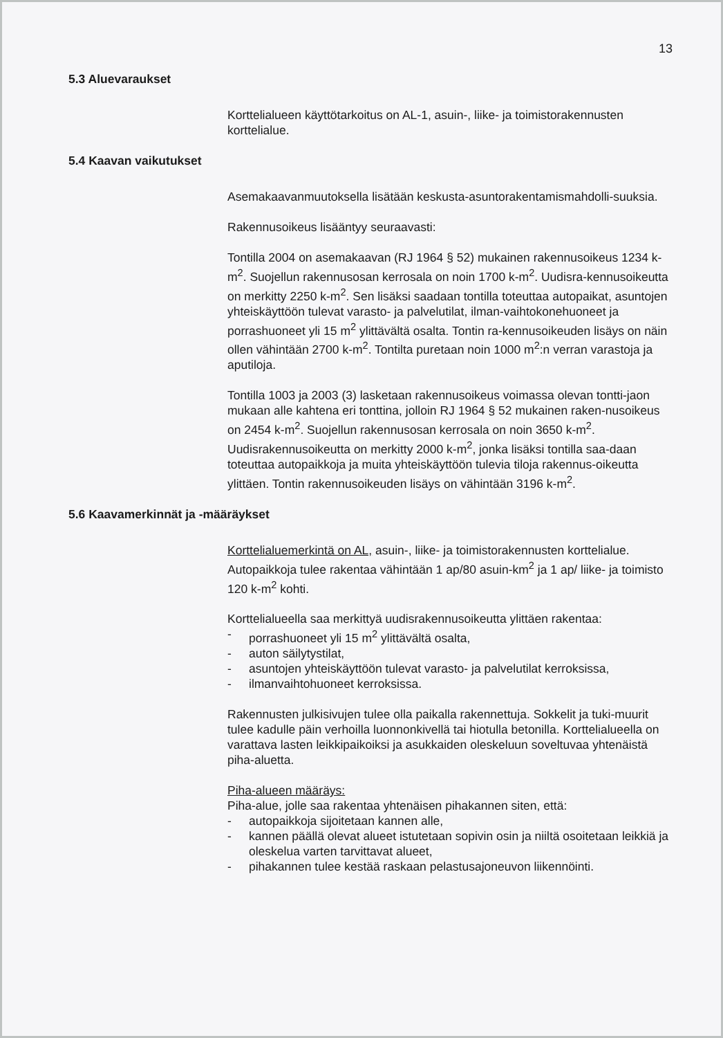13
5.3 Aluevaraukset
Korttelialueen käyttötarkoitus on AL-1, asuin-, liike- ja toimistorakennusten korttelialue.
5.4 Kaavan vaikutukset
Asemakaavanmuutoksella lisätään keskusta-asuntorakentamismahdolli-suuksia.
Rakennusoikeus lisääntyy seuraavasti:
Tontilla 2004 on asemakaavan (RJ 1964 § 52) mukainen rakennusoikeus 1234 k-m<sup>2</sup>. Suojellun rakennusosan kerrosala on noin 1700 k-m<sup>2</sup>. Uudisra-kennusoikeutta on merkitty 2250 k-m<sup>2</sup>. Sen lisäksi saadaan tontilla toteuttaa autopaikat, asuntojen yhteiskäyttöön tulevat varasto- ja palvelutilat, ilman-vaihtokonehuoneet ja porrashuoneet yli 15 m<sup>2</sup> ylittävältä osalta. Tontin ra-kennusoikeuden lisäys on näin ollen vähintään 2700 k-m<sup>2</sup>. Tontilta puretaan noin 1000 m<sup>2</sup>:n verran varastoja ja aputiloja.
Tontilla 1003 ja 2003 (3) lasketaan rakennusoikeus voimassa olevan tontti-jaon mukaan alle kahtena eri tonttina, jolloin RJ 1964 § 52 mukainen raken-nusoikeus on 2454 k-m<sup>2</sup>. Suojellun rakennusosan kerrosala on noin 3650 k-m<sup>2</sup>. Uudisrakennusoikeutta on merkitty 2000 k-m<sup>2</sup>, jonka lisäksi tontilla saa-daan toteuttaa autopaikkoja ja muita yhteiskäyttöön tulevia tiloja rakennus-oikeutta ylittäen. Tontin rakennusoikeuden lisäys on vähintään 3196 k-m<sup>2</sup>.
5.6 Kaavamerkinnät ja -määräykset
Korttelialuemerkintä on AL, asuin-, liike- ja toimistorakennusten korttelialue. Autopaikkoja tulee rakentaa vähintään 1 ap/80 asuin-km<sup>2</sup> ja 1 ap/ liike- ja toimisto 120 k-m<sup>2</sup> kohti.
Korttelialueella saa merkittyä uudisrakennusoikeutta ylittäen rakentaa:
- porrashuoneet yli 15 m<sup>2</sup> ylittävältä osalta,
- auton säilytystilat,
- asuntojen yhteiskäyttöön tulevat varasto- ja palvelutilat kerroksissa,
- ilmanvaihtohuoneet kerroksissa.
Rakennusten julkisivujen tulee olla paikalla rakennettuja. Sokkelit ja tuki-muurit tulee kadulle päin verhoilla luonnonkivellä tai hiotulla betonilla. Korttelialueella on varattava lasten leikkipaikoiksi ja asukkaiden oleskeluun soveltuvaa yhtenäistä piha-aluetta.
Piha-alueen määräys:
Piha-alue, jolle saa rakentaa yhtenäisen pihakannen siten, että:
- autopaikkoja sijoitetaan kannen alle,
- kannen päällä olevat alueet istutetaan sopivin osin ja niiltä osoitetaan leikkiä ja oleskelua varten tarvittavat alueet,
- pihakannen tulee kestää raskaan pelastusajoneuvon liikennöinti.